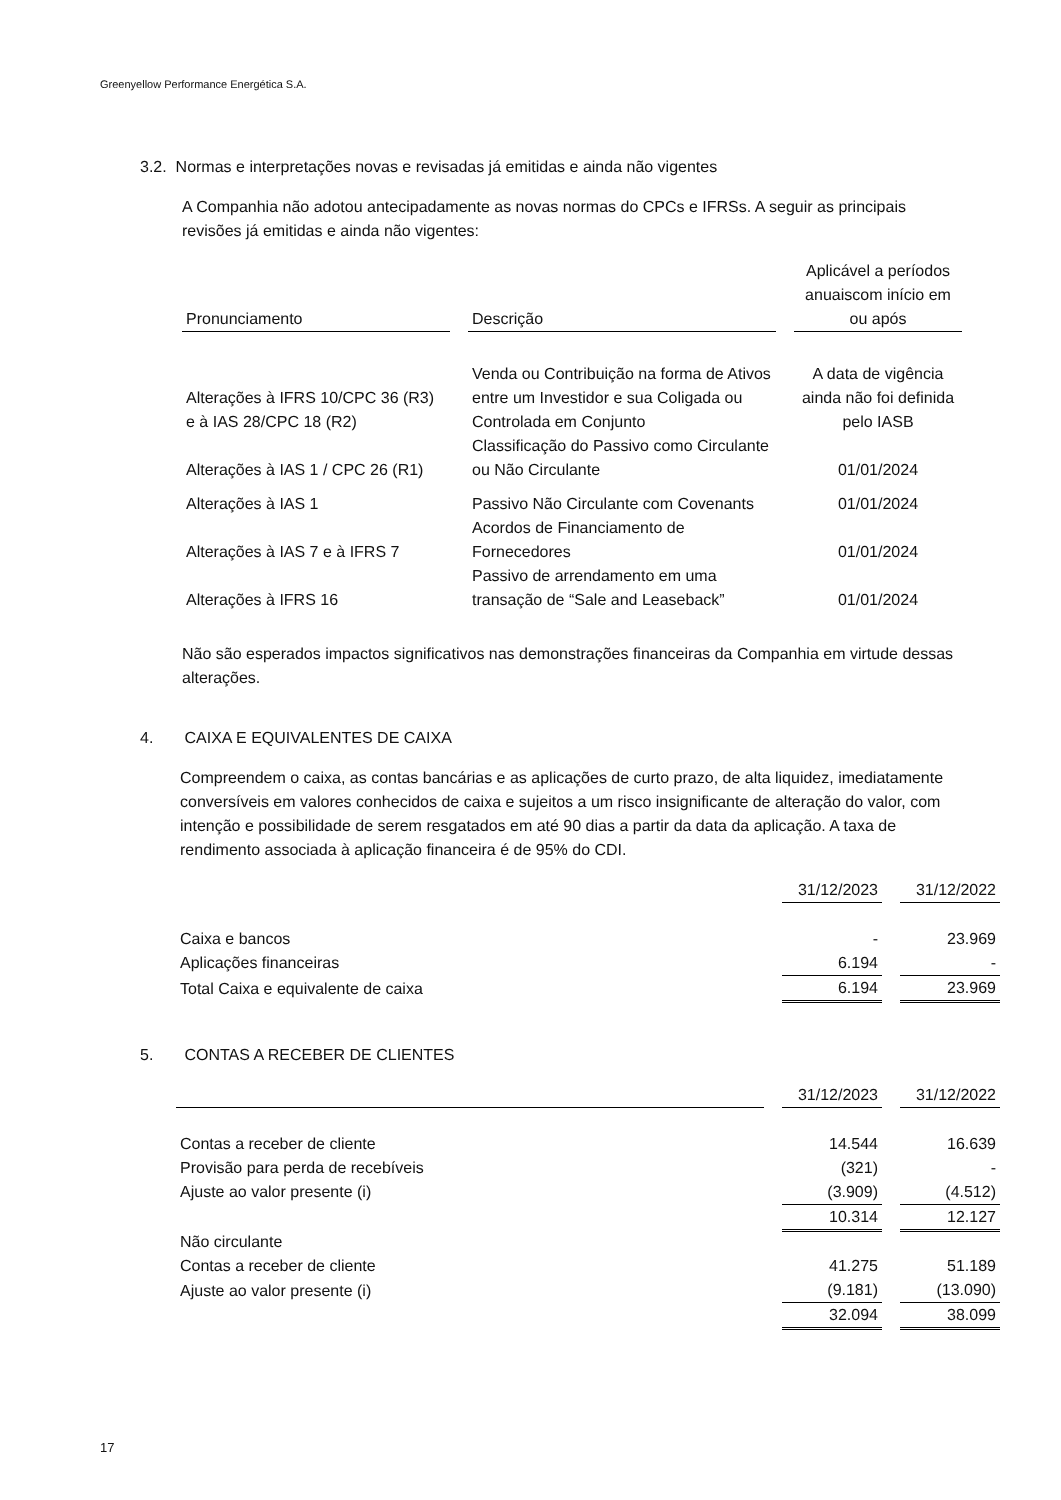Greenyellow Performance Energética S.A.
3.2. Normas e interpretações novas e revisadas já emitidas e ainda não vigentes
A Companhia não adotou antecipadamente as novas normas do CPCs e IFRSs. A seguir as principais revisões já emitidas e ainda não vigentes:
| Pronunciamento | | Descrição | | Aplicável a períodos anuaiscom início em ou após |
| --- | --- | --- | --- | --- |
| Alterações à IFRS 10/CPC 36 (R3) e à IAS 28/CPC 18 (R2) | | Venda ou Contribuição na forma de Ativos entre um Investidor e sua Coligada ou Controlada em Conjunto | | A data de vigência ainda não foi definida pelo IASB |
| Alterações à IAS 1 / CPC 26 (R1) | | Classificação do Passivo como Circulante ou Não Circulante | | 01/01/2024 |
| Alterações à IAS 1 | | Passivo Não Circulante com Covenants | | 01/01/2024 |
| Alterações à IAS 7 e à IFRS 7 | | Acordos de Financiamento de Fornecedores | | 01/01/2024 |
| Alterações à IFRS 16 | | Passivo de arrendamento em uma transação de “Sale and Leaseback” | | 01/01/2024 |
Não são esperados impactos significativos nas demonstrações financeiras da Companhia em virtude dessas alterações.
4. CAIXA E EQUIVALENTES DE CAIXA
Compreendem o caixa, as contas bancárias e as aplicações de curto prazo, de alta liquidez, imediatamente conversíveis em valores conhecidos de caixa e sujeitos a um risco insignificante de alteração do valor, com intenção e possibilidade de serem resgatados em até 90 dias a partir da data da aplicação. A taxa de rendimento associada à aplicação financeira é de 95% do CDI.
| | 31/12/2023 | | 31/12/2022 |
| Caixa e bancos | - | | 23.969 |
| Aplicações financeiras | 6.194 | | - |
| Total Caixa e equivalente de caixa | 6.194 | | 23.969 |
5. CONTAS A RECEBER DE CLIENTES
| | | 31/12/2023 | | 31/12/2022 |
| Contas a receber de cliente | | 14.544 | | 16.639 |
| Provisão para perda de recebíveis | | (321) | | - |
| Ajuste ao valor presente (i) | | (3.909) | | (4.512) |
| | | 10.314 | | 12.127 |
| Não circulante | | | | |
| Contas a receber de cliente | | 41.275 | | 51.189 |
| Ajuste ao valor presente (i) | | (9.181) | | (13.090) |
| | | 32.094 | | 38.099 |
17